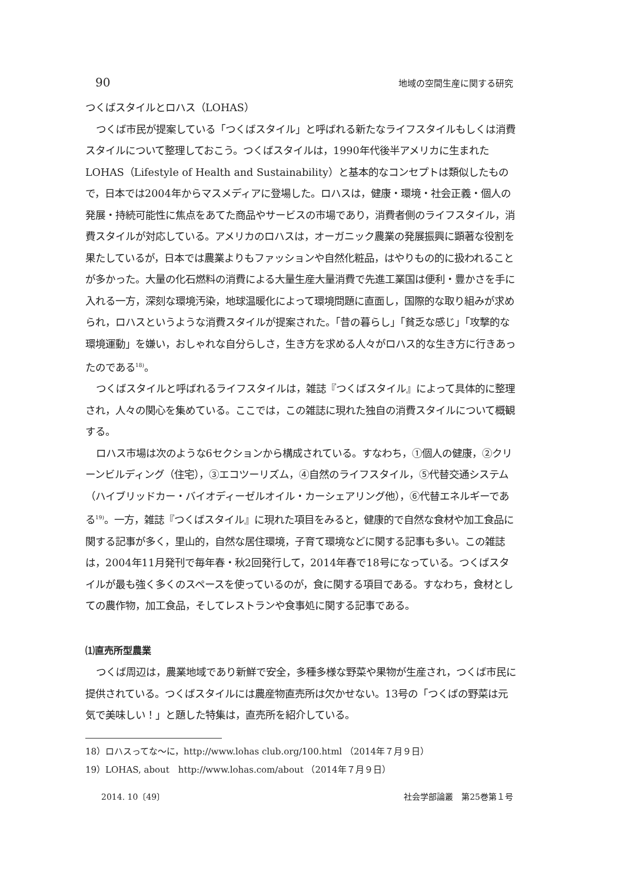90 地域の空間生産に関する研究
つくばスタイルとロハス（LOHAS）
つくば市民が提案している「つくばスタイル」と呼ばれる新たなライフスタイルもしくは消費スタイルについて整理しておこう。つくばスタイルは，1990年代後半アメリカに生まれたLOHAS（Lifestyle of Health and Sustainability）と基本的なコンセプトは類似したもので，日本では2004年からマスメディアに登場した。ロハスは，健康・環境・社会正義・個人の発展・持続可能性に焦点をあてた商品やサービスの市場であり，消費者側のライフスタイル，消費スタイルが対応している。アメリカのロハスは，オーガニック農業の発展振興に顕著な役割を果たしているが，日本では農業よりもファッションや自然化粧品，はやりもの的に扱われることが多かった。大量の化石燃料の消費による大量生産大量消費で先進工業国は便利・豊かさを手に入れる一方，深刻な環境汚染，地球温暖化によって環境問題に直面し，国際的な取り組みが求められ，ロハスというような消費スタイルが提案された。「昔の暮らし」「貧乏な感じ」「攻撃的な環境運動」を嫌い，おしゃれな自分らしさ，生き方を求める人々がロハス的な生き方に行きあったのである<sup>18)</sup>。
つくばスタイルと呼ばれるライフスタイルは，雑誌『つくばスタイル』によって具体的に整理され，人々の関心を集めている。ここでは，この雑誌に現れた独自の消費スタイルについて概観する。
ロハス市場は次のような6セクションから構成されている。すなわち，①個人の健康，②クリーンビルディング（住宅），③エコツーリズム，④自然のライフスタイル，⑤代替交通システム（ハイブリッドカー・バイオディーゼルオイル・カーシェアリング他），⑥代替エネルギーである<sup>19)</sup>。一方，雑誌『つくばスタイル』に現れた項目をみると，健康的で自然な食材や加工食品に関する記事が多く，里山的，自然な居住環境，子育て環境などに関する記事も多い。この雑誌は，2004年11月発刊で毎年春・秋2回発行して，2014年春で18号になっている。つくばスタイルが最も強く多くのスペースを使っているのが，食に関する項目である。すなわち，食材としての農作物，加工食品，そしてレストランや食事処に関する記事である。
⑴直売所型農業
つくば周辺は，農業地域であり新鮮で安全，多種多様な野菜や果物が生産され，つくば市民に提供されている。つくばスタイルには農産物直売所は欠かせない。13号の「つくばの野菜は元気で美味しい！」と題した特集は，直売所を紹介している。
18）ロハスってな～に，http://www.lohas club.org/100.html （2014年７月９日）
19）LOHAS, about　http://www.lohas.com/about （2014年７月９日）
2014. 10〔49〕 社会学部論叢　第25巻第１号